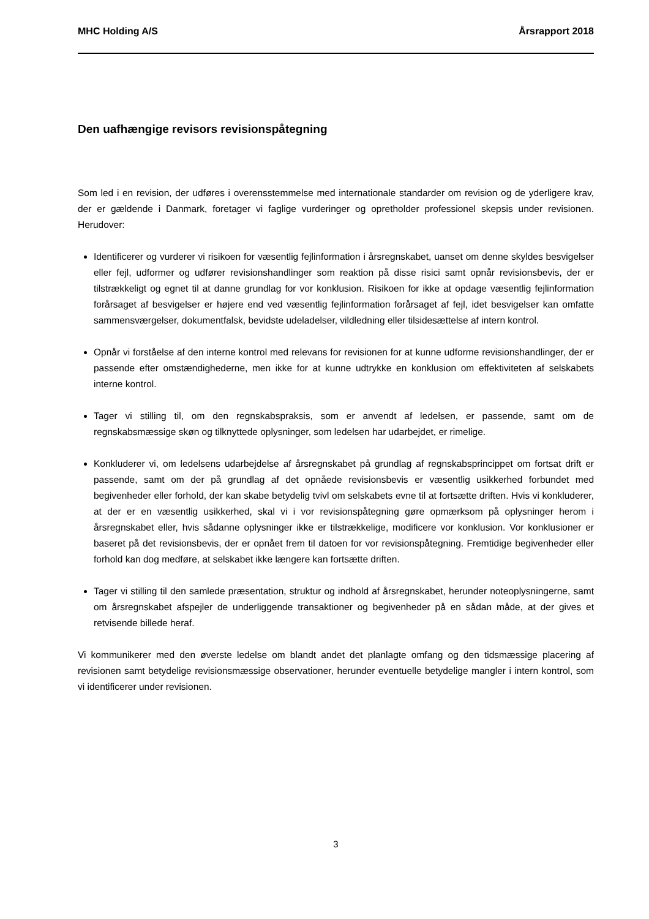MHC Holding A/S Årsrapport 2018
Den uafhængige revisors revisionspåtegning
Som led i en revision, der udføres i overensstemmelse med internationale standarder om revision og de yderligere krav, der er gældende i Danmark, foretager vi faglige vurderinger og opretholder professionel skepsis under revisionen. Herudover:
Identificerer og vurderer vi risikoen for væsentlig fejlinformation i årsregnskabet, uanset om denne skyldes besvigelser eller fejl, udformer og udfører revisionshandlinger som reaktion på disse risici samt opnår revisionsbevis, der er tilstrækkeligt og egnet til at danne grundlag for vor konklusion. Risikoen for ikke at opdage væsentlig fejlinformation forårsaget af besvigelser er højere end ved væsentlig fejlinformation forårsaget af fejl, idet besvigelser kan omfatte sammensværgelser, dokumentfalsk, bevidste udeladelser, vildledning eller tilsidesættelse af intern kontrol.
Opnår vi forståelse af den interne kontrol med relevans for revisionen for at kunne udforme revisionshandlinger, der er passende efter omstændighederne, men ikke for at kunne udtrykke en konklusion om effektiviteten af selskabets interne kontrol.
Tager vi stilling til, om den regnskabspraksis, som er anvendt af ledelsen, er passende, samt om de regnskabsmæssige skøn og tilknyttede oplysninger, som ledelsen har udarbejdet, er rimelige.
Konkluderer vi, om ledelsens udarbejdelse af årsregnskabet på grundlag af regnskabsprincippet om fortsat drift er passende, samt om der på grundlag af det opnåede revisionsbevis er væsentlig usikkerhed forbundet med begivenheder eller forhold, der kan skabe betydelig tvivl om selskabets evne til at fortsætte driften. Hvis vi konkluderer, at der er en væsentlig usikkerhed, skal vi i vor revisionspåtegning gøre opmærksom på oplysninger herom i årsregnskabet eller, hvis sådanne oplysninger ikke er tilstrækkelige, modificere vor konklusion. Vor konklusioner er baseret på det revisionsbevis, der er opnået frem til datoen for vor revisionspåtegning. Fremtidige begivenheder eller forhold kan dog medføre, at selskabet ikke længere kan fortsætte driften.
Tager vi stilling til den samlede præsentation, struktur og indhold af årsregnskabet, herunder noteoplysningerne, samt om årsregnskabet afspejler de underliggende transaktioner og begivenheder på en sådan måde, at der gives et retvisende billede heraf.
Vi kommunikerer med den øverste ledelse om blandt andet det planlagte omfang og den tidsmæssige placering af revisionen samt betydelige revisionsmæssige observationer, herunder eventuelle betydelige mangler i intern kontrol, som vi identificerer under revisionen.
3